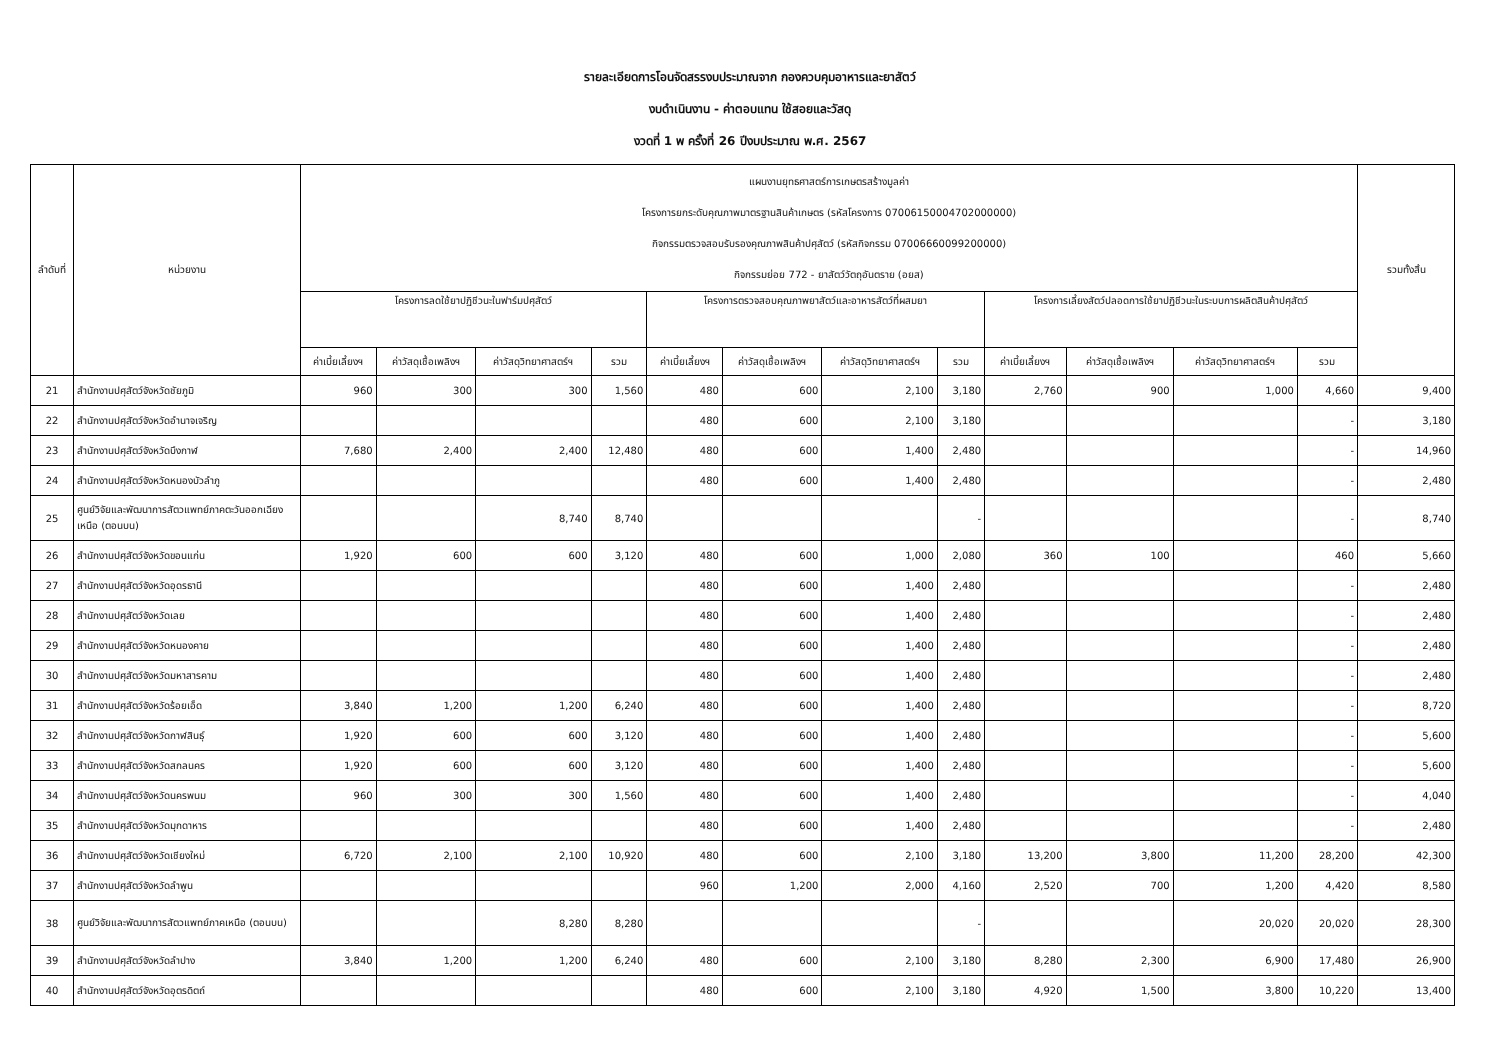รายละเอียดการโอนจัดสรรงบประมาณจาก กองควบคุมอาหารและยาสัตว์
งบดำเนินงาน - ค่าตอบแทน ใช้สอยและวัสดุ
งวดที่ 1 พ ครั้งที่ 26 ปีงบประมาณ พ.ศ. 2567
| ลำดับที่ | หน่วยงาน | แผนงานยุทธศาสตร์การเกษตรสร้างมูลค่า โครงการยกระดับคุณภาพมาตรฐานสินค้าเกษตร (รหัสโครงการ 07006150004702000000) กิจกรรมตรวจสอบรับรองคุณภาพสินค้าปศุสัตว์ (รหัสกิจกรรม 07006660099200000) กิจกรรมย่อย 772 - ยาสัตว์วัตถุอันตราย (อยส) | | | | | | | | | | | | รวมทั้งสิ้น |
| --- | --- | --- | --- | --- | --- | --- | --- | --- | --- | --- | --- | --- | --- | --- |
| | | โครงการลดใช้ยาปฏิชีวนะในฟาร์มปศุสัตว์ | | | | โครงการตรวจสอบคุณภาพยาสัตว์และอาหารสัตว์ที่ผสมยา | | | | โครงการเลี้ยงสัตว์ปลอดการใช้ยาปฏิชีวนะในระบบการผลิตสินค้าปศุสัตว์ | | | | |
| | | ค่าเบี้ยเลี้ยงฯ | ค่าวัสดุเชื้อเพลิงฯ | ค่าวัสดุวิทยาศาสตร์ฯ | รวม | ค่าเบี้ยเลี้ยงฯ | ค่าวัสดุเชื้อเพลิงฯ | ค่าวัสดุวิทยาศาสตร์ฯ | รวม | ค่าเบี้ยเลี้ยงฯ | ค่าวัสดุเชื้อเพลิงฯ | ค่าวัสดุวิทยาศาสตร์ฯ | รวม | |
| 21 | สำนักงานปศุสัตว์จังหวัดชัยภูมิ | 960 | 300 | 300 | 1,560 | 480 | 600 | 2,100 | 3,180 | 2,760 | 900 | 1,000 | 4,660 | 9,400 |
| 22 | สำนักงานปศุสัตว์จังหวัดอำนาจเจริญ | | | | | 480 | 600 | 2,100 | 3,180 | | | | - | 3,180 |
| 23 | สำนักงานปศุสัตว์จังหวัดบึงกาฬ | 7,680 | 2,400 | 2,400 | 12,480 | 480 | 600 | 1,400 | 2,480 | | | | - | 14,960 |
| 24 | สำนักงานปศุสัตว์จังหวัดหนองบัวลำภู | | | | | 480 | 600 | 1,400 | 2,480 | | | | - | 2,480 |
| 25 | ศูนย์วิจัยและพัฒนาการสัตวแพทย์ภาคตะวันออกเฉียงเหนือ (ตอนบน) | | | 8,740 | 8,740 | | | | - | | | | - | 8,740 |
| 26 | สำนักงานปศุสัตว์จังหวัดขอนแก่น | 1,920 | 600 | 600 | 3,120 | 480 | 600 | 1,000 | 2,080 | 360 | 100 | | 460 | 5,660 |
| 27 | สำนักงานปศุสัตว์จังหวัดอุดรธานี | | | | | 480 | 600 | 1,400 | 2,480 | | | | - | 2,480 |
| 28 | สำนักงานปศุสัตว์จังหวัดเลย | | | | | 480 | 600 | 1,400 | 2,480 | | | | - | 2,480 |
| 29 | สำนักงานปศุสัตว์จังหวัดหนองคาย | | | | | 480 | 600 | 1,400 | 2,480 | | | | - | 2,480 |
| 30 | สำนักงานปศุสัตว์จังหวัดมหาสารคาม | | | | | 480 | 600 | 1,400 | 2,480 | | | | - | 2,480 |
| 31 | สำนักงานปศุสัตว์จังหวัดร้อยเอ็ด | 3,840 | 1,200 | 1,200 | 6,240 | 480 | 600 | 1,400 | 2,480 | | | | - | 8,720 |
| 32 | สำนักงานปศุสัตว์จังหวัดกาฬสินธุ์ | 1,920 | 600 | 600 | 3,120 | 480 | 600 | 1,400 | 2,480 | | | | - | 5,600 |
| 33 | สำนักงานปศุสัตว์จังหวัดสกลนคร | 1,920 | 600 | 600 | 3,120 | 480 | 600 | 1,400 | 2,480 | | | | - | 5,600 |
| 34 | สำนักงานปศุสัตว์จังหวัดนครพนม | 960 | 300 | 300 | 1,560 | 480 | 600 | 1,400 | 2,480 | | | | - | 4,040 |
| 35 | สำนักงานปศุสัตว์จังหวัดมุกดาหาร | | | | | 480 | 600 | 1,400 | 2,480 | | | | - | 2,480 |
| 36 | สำนักงานปศุสัตว์จังหวัดเชียงใหม่ | 6,720 | 2,100 | 2,100 | 10,920 | 480 | 600 | 2,100 | 3,180 | 13,200 | 3,800 | 11,200 | 28,200 | 42,300 |
| 37 | สำนักงานปศุสัตว์จังหวัดลำพูน | | | | | 960 | 1,200 | 2,000 | 4,160 | 2,520 | 700 | 1,200 | 4,420 | 8,580 |
| 38 | ศูนย์วิจัยและพัฒนาการสัตวแพทย์ภาคเหนือ (ตอนบน) | | | 8,280 | 8,280 | | | | - | | | 20,020 | 20,020 | 28,300 |
| 39 | สำนักงานปศุสัตว์จังหวัดลำปาง | 3,840 | 1,200 | 1,200 | 6,240 | 480 | 600 | 2,100 | 3,180 | 8,280 | 2,300 | 6,900 | 17,480 | 26,900 |
| 40 | สำนักงานปศุสัตว์จังหวัดอุตรดิตถ์ | | | | | 480 | 600 | 2,100 | 3,180 | 4,920 | 1,500 | 3,800 | 10,220 | 13,400 |